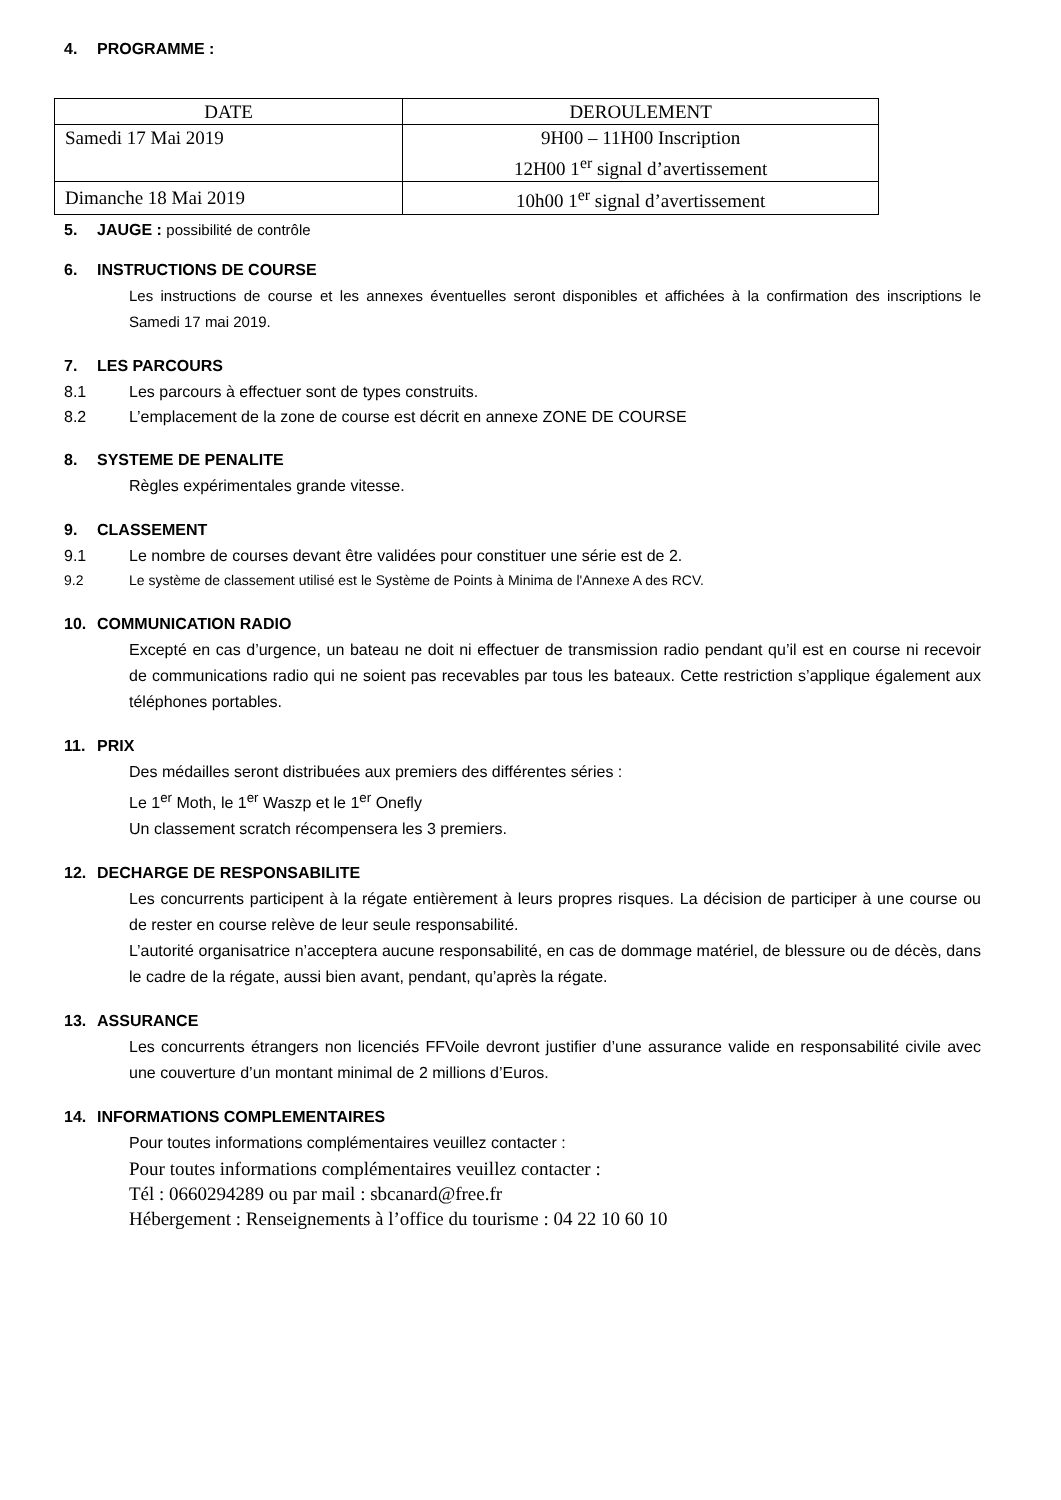4. PROGRAMME :
| DATE | DEROULEMENT |
| --- | --- |
| Samedi 17 Mai 2019 | 9H00 – 11H00 Inscription 12H00 1<sup>er</sup> signal d’avertissement |
| Dimanche 18 Mai 2019 | 10h00 1<sup>er</sup> signal d’avertissement |
5. JAUGE : possibilité de contrôle
6. INSTRUCTIONS DE COURSE
Les instructions de course et les annexes éventuelles seront disponibles et affichées à la confirmation des inscriptions le Samedi 17 mai 2019.
7. LES PARCOURS
8.1 Les parcours à effectuer sont de types construits.
8.2 L’emplacement de la zone de course est décrit en annexe ZONE DE COURSE
8. SYSTEME DE PENALITE
Règles expérimentales grande vitesse.
9. CLASSEMENT
9.1 Le nombre de courses devant être validées pour constituer une série est de 2.
9.2 Le système de classement utilisé est le Système de Points à Minima de l'Annexe A des RCV.
10. COMMUNICATION RADIO
Excepté en cas d’urgence, un bateau ne doit ni effectuer de transmission radio pendant qu’il est en course ni recevoir de communications radio qui ne soient pas recevables par tous les bateaux. Cette restriction s’applique également aux téléphones portables.
11. PRIX
Des médailles seront distribuées aux premiers des différentes séries :
Le 1<sup>er</sup> Moth, le 1<sup>er</sup> Waszp et le 1<sup>er</sup> Onefly
Un classement scratch récompensera les 3 premiers.
12. DECHARGE DE RESPONSABILITE
Les concurrents participent à la régate entièrement à leurs propres risques. La décision de participer à une course ou de rester en course relève de leur seule responsabilité.
L’autorité organisatrice n’acceptera aucune responsabilité, en cas de dommage matériel, de blessure ou de décès, dans le cadre de la régate, aussi bien avant, pendant, qu’après la régate.
13. ASSURANCE
Les concurrents étrangers non licenciés FFVoile devront justifier d’une assurance valide en responsabilité civile avec une couverture d’un montant minimal de 2 millions d’Euros.
14. INFORMATIONS COMPLEMENTAIRES
Pour toutes informations complémentaires veuillez contacter :
Pour toutes informations complémentaires veuillez contacter :
Tél : 0660294289 ou par mail : sbcanard@free.fr
Hébergement : Renseignements à l’office du tourisme : 04 22 10 60 10